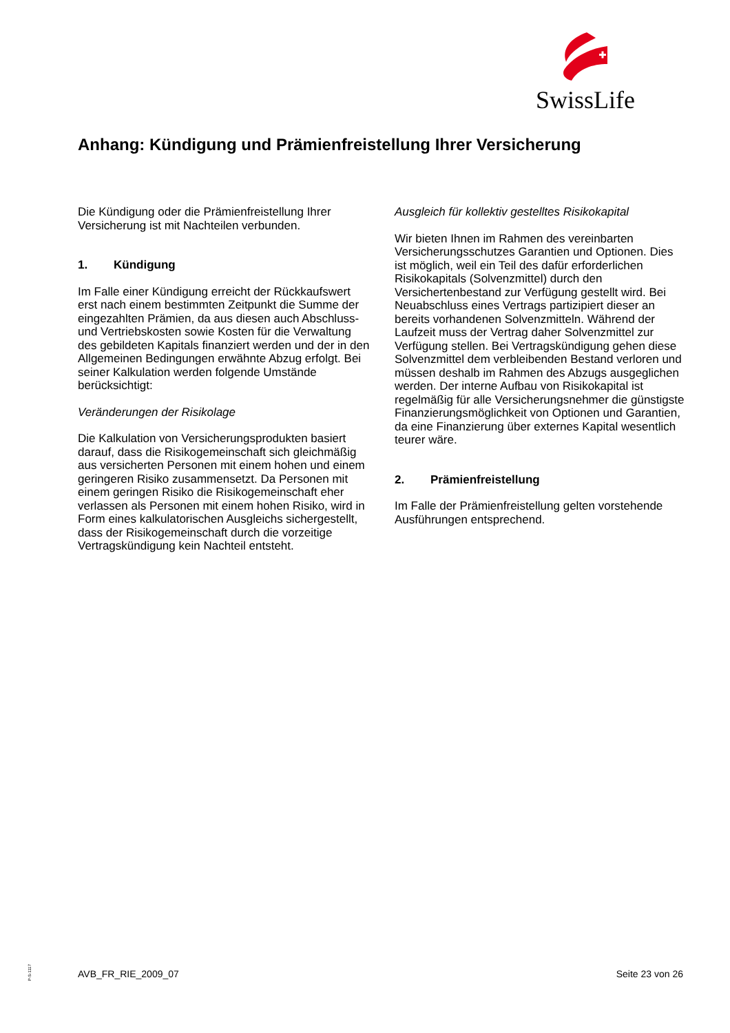SwissLife
Anhang: Kündigung und Prämienfreistellung Ihrer Versicherung
Die Kündigung oder die Prämienfreistellung Ihrer Versicherung ist mit Nachteilen verbunden.
1. Kündigung
Im Falle einer Kündigung erreicht der Rückkaufswert erst nach einem bestimmten Zeitpunkt die Summe der eingezahlten Prämien, da aus diesen auch Abschluss- und Vertriebskosten sowie Kosten für die Verwaltung des gebildeten Kapitals finanziert werden und der in den Allgemeinen Bedingungen erwähnte Abzug erfolgt. Bei seiner Kalkulation werden folgende Umstände berücksichtigt:
Veränderungen der Risikolage
Die Kalkulation von Versicherungsprodukten basiert darauf, dass die Risikogemeinschaft sich gleichmäßig aus versicherten Personen mit einem hohen und einem geringeren Risiko zusammensetzt. Da Personen mit einem geringen Risiko die Risikogemeinschaft eher verlassen als Personen mit einem hohen Risiko, wird in Form eines kalkulatorischen Ausgleichs sichergestellt, dass der Risikogemeinschaft durch die vorzeitige Vertragskündigung kein Nachteil entsteht.
Ausgleich für kollektiv gestelltes Risikokapital
Wir bieten Ihnen im Rahmen des vereinbarten Versicherungsschutzes Garantien und Optionen. Dies ist möglich, weil ein Teil des dafür erforderlichen Risikokapitals (Solvenzmittel) durch den Versichertenbestand zur Verfügung gestellt wird. Bei Neuabschluss eines Vertrags partizipiert dieser an bereits vorhandenen Solvenzmitteln. Während der Laufzeit muss der Vertrag daher Solvenzmittel zur Verfügung stellen. Bei Vertragskündigung gehen diese Solvenzmittel dem verbleibenden Bestand verloren und müssen deshalb im Rahmen des Abzugs ausgeglichen werden. Der interne Aufbau von Risikokapital ist regelmäßig für alle Versicherungsnehmer die günstigste Finanzierungsmöglichkeit von Optionen und Garantien, da eine Finanzierung über externes Kapital wesentlich teurer wäre.
2. Prämienfreistellung
Im Falle der Prämienfreistellung gelten vorstehende Ausführungen entsprechend.
P-S-1117
AVB_FR_RIE_2009_07 Seite 23 von 26